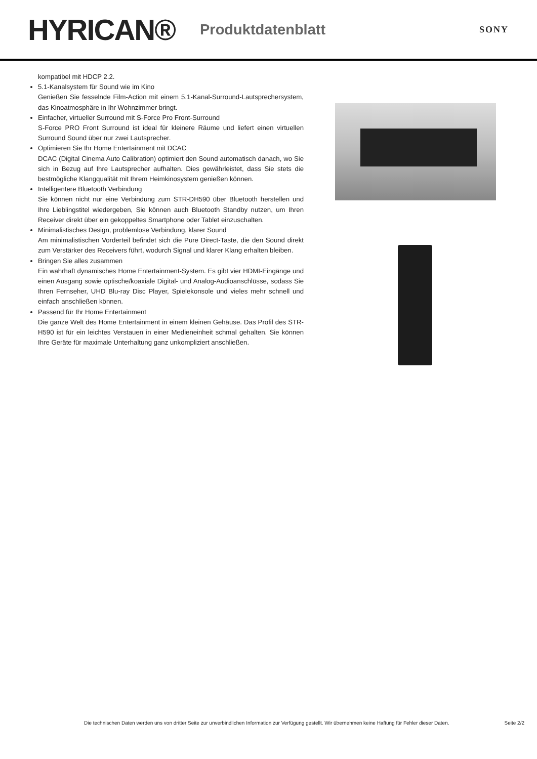HYRICAN®
Produktdatenblatt
SONY
kompatibel mit HDCP 2.2.
5.1-Kanalsystem für Sound wie im Kino
Genießen Sie fesselnde Film-Action mit einem 5.1-Kanal-Surround-Lautsprechersystem, das Kinoatmosphäre in Ihr Wohnzimmer bringt.
Einfacher, virtueller Surround mit S-Force Pro Front-Surround
S-Force PRO Front Surround ist ideal für kleinere Räume und liefert einen virtuellen Surround Sound über nur zwei Lautsprecher.
Optimieren Sie Ihr Home Entertainment mit DCAC
DCAC (Digital Cinema Auto Calibration) optimiert den Sound automatisch danach, wo Sie sich in Bezug auf Ihre Lautsprecher aufhalten. Dies gewährleistet, dass Sie stets die bestmögliche Klangqualität mit Ihrem Heimkinosystem genießen können.
Intelligentere Bluetooth Verbindung
Sie können nicht nur eine Verbindung zum STR-DH590 über Bluetooth herstellen und Ihre Lieblingstitel wiedergeben, Sie können auch Bluetooth Standby nutzen, um Ihren Receiver direkt über ein gekoppeltes Smartphone oder Tablet einzuschalten.
Minimalistisches Design, problemlose Verbindung, klarer Sound
Am minimalistischen Vorderteil befindet sich die Pure Direct-Taste, die den Sound direkt zum Verstärker des Receivers führt, wodurch Signal und klarer Klang erhalten bleiben.
Bringen Sie alles zusammen
Ein wahrhaft dynamisches Home Entertainment-System. Es gibt vier HDMI-Eingänge und einen Ausgang sowie optische/koaxiale Digital- und Analog-Audioanschlüsse, sodass Sie Ihren Fernseher, UHD Blu-ray Disc Player, Spielekonsole und vieles mehr schnell und einfach anschließen können.
Passend für Ihr Home Entertainment
Die ganze Welt des Home Entertainment in einem kleinen Gehäuse. Das Profil des STR-H590 ist für ein leichtes Verstauen in einer Medieneinheit schmal gehalten. Sie können Ihre Geräte für maximale Unterhaltung ganz unkompliziert anschließen.
Die technischen Daten werden uns von dritter Seite zur unverbindlichen Information zur Verfügung gestellt. Wir übernehmen keine Haftung für Fehler dieser Daten. Seite 2/2